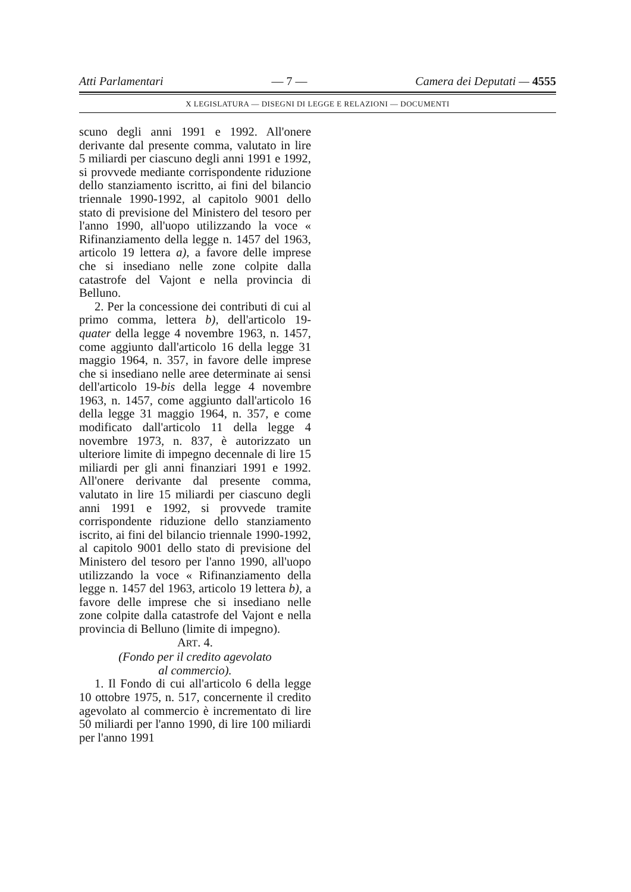Atti Parlamentari — 7 — Camera dei Deputati — 4555
X LEGISLATURA — DISEGNI DI LEGGE E RELAZIONI — DOCUMENTI
scuno degli anni 1991 e 1992. All'onere derivante dal presente comma, valutato in lire 5 miliardi per ciascuno degli anni 1991 e 1992, si provvede mediante corrispondente riduzione dello stanziamento iscritto, ai fini del bilancio triennale 1990-1992, al capitolo 9001 dello stato di previsione del Ministero del tesoro per l'anno 1990, all'uopo utilizzando la voce « Rifinanziamento della legge n. 1457 del 1963, articolo 19 lettera a), a favore delle imprese che si insediano nelle zone colpite dalla catastrofe del Vajont e nella provincia di Belluno.
2. Per la concessione dei contributi di cui al primo comma, lettera b), dell'articolo 19-quater della legge 4 novembre 1963, n. 1457, come aggiunto dall'articolo 16 della legge 31 maggio 1964, n. 357, in favore delle imprese che si insediano nelle aree determinate ai sensi dell'articolo 19-bis della legge 4 novembre 1963, n. 1457, come aggiunto dall'articolo 16 della legge 31 maggio 1964, n. 357, e come modificato dall'articolo 11 della legge 4 novembre 1973, n. 837, è autorizzato un ulteriore limite di impegno decennale di lire 15 miliardi per gli anni finanziari 1991 e 1992. All'onere derivante dal presente comma, valutato in lire 15 miliardi per ciascuno degli anni 1991 e 1992, si provvede tramite corrispondente riduzione dello stanziamento iscrito, ai fini del bilancio triennale 1990-1992, al capitolo 9001 dello stato di previsione del Ministero del tesoro per l'anno 1990, all'uopo utilizzando la voce « Rifinanziamento della legge n. 1457 del 1963, articolo 19 lettera b), a favore delle imprese che si insediano nelle zone colpite dalla catastrofe del Vajont e nella provincia di Belluno (limite di impegno).
ART. 4.
(Fondo per il credito agevolato
al commercio).
1. Il Fondo di cui all'articolo 6 della legge 10 ottobre 1975, n. 517, concernente il credito agevolato al commercio è incrementato di lire 50 miliardi per l'anno 1990, di lire 100 miliardi per l'anno 1991